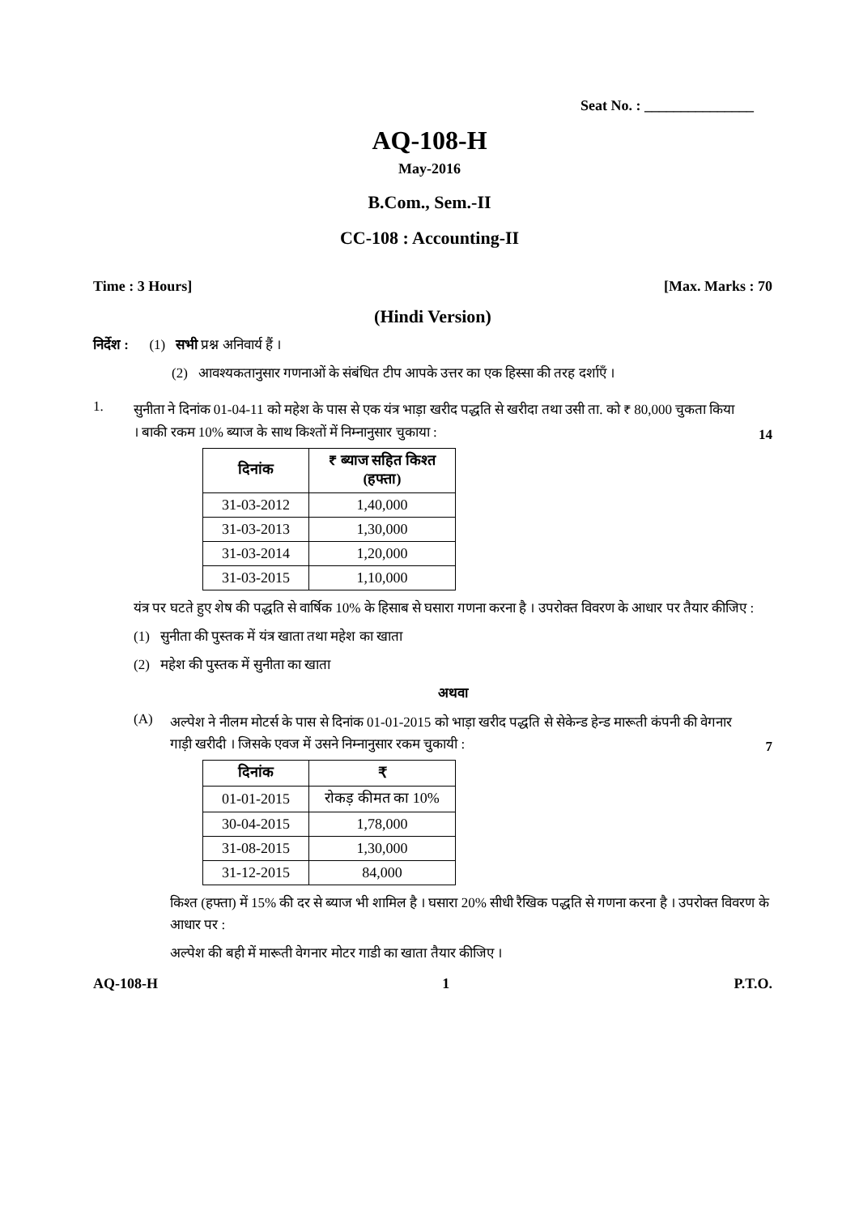Seat No. : _______________
AQ-108-H
May-2016
B.Com., Sem.-II
CC-108 : Accounting-II
Time : 3 Hours] [Max. Marks : 70
(Hindi Version)
निर्देश : (1) सभी प्रश्न अनिवार्य हैं ।
(2) आवश्यकतानुसार गणनाओं के संबंधित टीप आपके उत्तर का एक हिस्सा की तरह दर्शाएँ ।
1.
सुनीता ने दिनांक 01-04-11 को महेश के पास से एक यंत्र भाड़ा खरीद पद्धति से खरीदा तथा उसी ता. को ₹ 80,000 चुकता किया । बाकी रकम 10% ब्याज के साथ किश्तों में निम्नानुसार चुकाया :
14
| दिनांक | ₹ ब्याज सहित किश्त (हफ्ता) |
| --- | --- |
| 31-03-2012 | 1,40,000 |
| 31-03-2013 | 1,30,000 |
| 31-03-2014 | 1,20,000 |
| 31-03-2015 | 1,10,000 |
यंत्र पर घटते हुए शेष की पद्धति से वार्षिक 10% के हिसाब से घसारा गणना करना है । उपरोक्त विवरण के आधार पर तैयार कीजिए :
(1) सुनीता की पुस्तक में यंत्र खाता तथा महेश का खाता
(2) महेश की पुस्तक में सुनीता का खाता
अथवा
(A)
अल्पेश ने नीलम मोटर्स के पास से दिनांक 01-01-2015 को भाड़ा खरीद पद्धति से सेकेन्ड हेन्ड मारूती कंपनी की वेगनार गाड़ी खरीदी । जिसके एवज में उसने निम्नानुसार रकम चुकायी :
7
| दिनांक | ₹ |
| --- | --- |
| 01-01-2015 | रोकड़ कीमत का 10% |
| 30-04-2015 | 1,78,000 |
| 31-08-2015 | 1,30,000 |
| 31-12-2015 | 84,000 |
किश्त (हफ्ता) में 15% की दर से ब्याज भी शामिल है । घसारा 20% सीधी रैखिक पद्धति से गणना करना है । उपरोक्त विवरण के आधार पर :
अल्पेश की बही में मारूती वेगनार मोटर गाडी का खाता तैयार कीजिए ।
AQ-108-H 1 P.T.O.